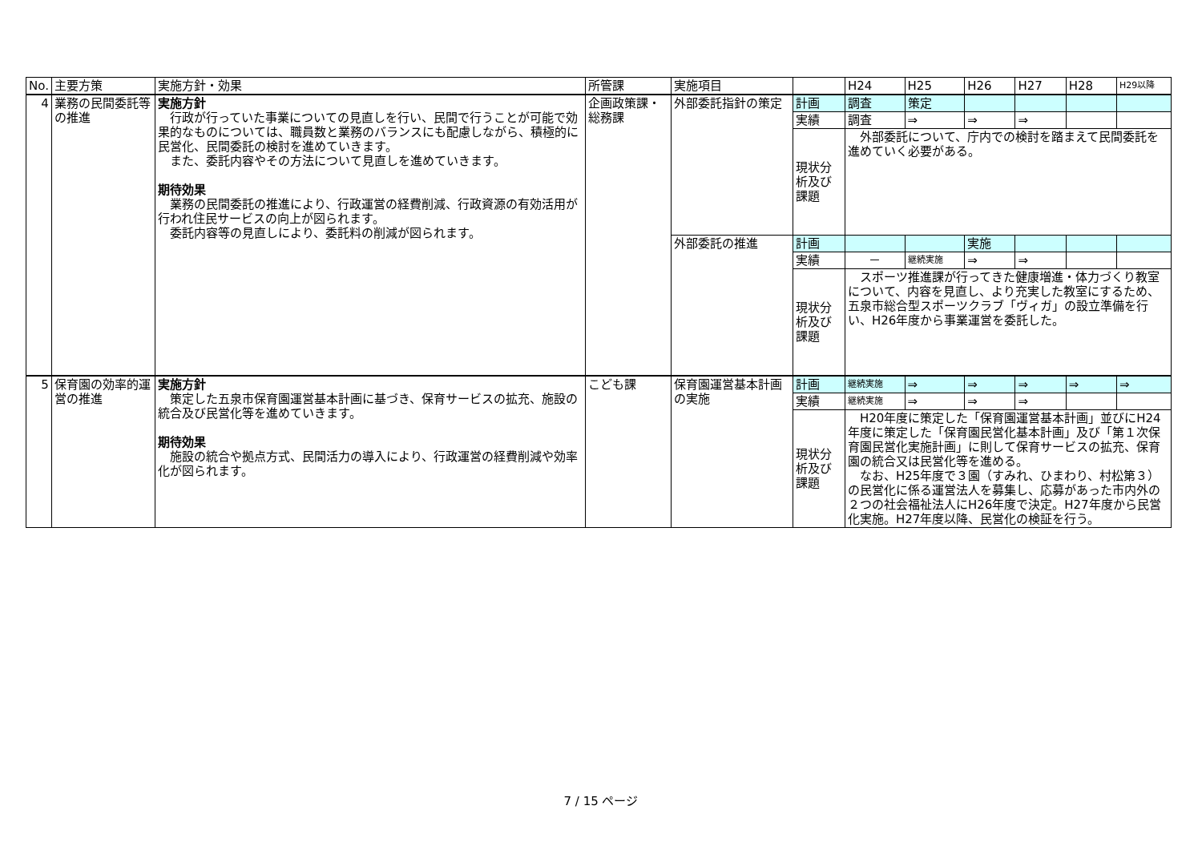| No. | 主要方策 | 実施方針・効果 | 所管課 | 実施項目 | | H24 | H25 | H26 | H27 | H28 | H29以降 |
| --- | --- | --- | --- | --- | --- | --- | --- | --- | --- | --- | --- |
| 4 | 業務の民間委託等の推進 | 実施方針 行政が行っていた事業についての見直しを行い、民間で行うことが可能で効果的なものについては、職員数と業務のバランスにも配慮しながら、積極的に民営化、民間委託の検討を進めていきます。 また、委託内容やその方法について見直しを進めていきます。 期待効果 業務の民間委託の推進により、行政運営の経費削減、行政資源の有効活用が行われ住民サービスの向上が図られます。 委託内容等の見直しにより、委託料の削減が図られます。 | 企画政策課・総務課 | 外部委託指針の策定 | 計画 | 調査 | 策定 | | | | |
| | | | | | 実績 | 調査 | ⇒ | ⇒ | ⇒ | | |
| | | | | | 現状分析及び課題 | 外部委託について、庁内での検討を踏まえて民間委託を進めていく必要がある。 | | | | | |
| | | | | 外部委託の推進 | 計画 | | | 実施 | | | |
| | | | | | 実績 | － | 継続実施 | ⇒ | ⇒ | | |
| | | | | | 現状分析及び課題 | スポーツ推進課が行ってきた健康増進・体力づくり教室について、内容を見直し、より充実した教室にするため、五泉市総合型スポーツクラブ「ヴィガ」の設立準備を行い、H26年度から事業運営を委託した。 | | | | | |
| 5 | 保育園の効率的運営の推進 | 実施方針 策定した五泉市保育園運営基本計画に基づき、保育サービスの拡充、施設の統合及び民営化等を進めていきます。 期待効果 施設の統合や拠点方式、民間活力の導入により、行政運営の経費削減や効率化が図られます。 | こども課 | 保育園運営基本計画の実施 | 計画 | 継続実施 | ⇒ | ⇒ | ⇒ | ⇒ | ⇒ |
| | | | | | 実績 | 継続実施 | ⇒ | ⇒ | ⇒ | | |
| | | | | | 現状分析及び課題 | H20年度に策定した「保育園運営基本計画」並びにH24年度に策定した「保育園民営化基本計画」及び「第１次保育園民営化実施計画」に則して保育サービスの拡充、保育園の統合又は民営化等を進める。 なお、H25年度で３園（すみれ、ひまわり、村松第３）の民営化に係る運営法人を募集し、応募があった市内外の２つの社会福祉法人にH26年度で決定。H27年度から民営化実施。H27年度以降、民営化の検証を行う。 | | | | | |
7 / 15 ページ